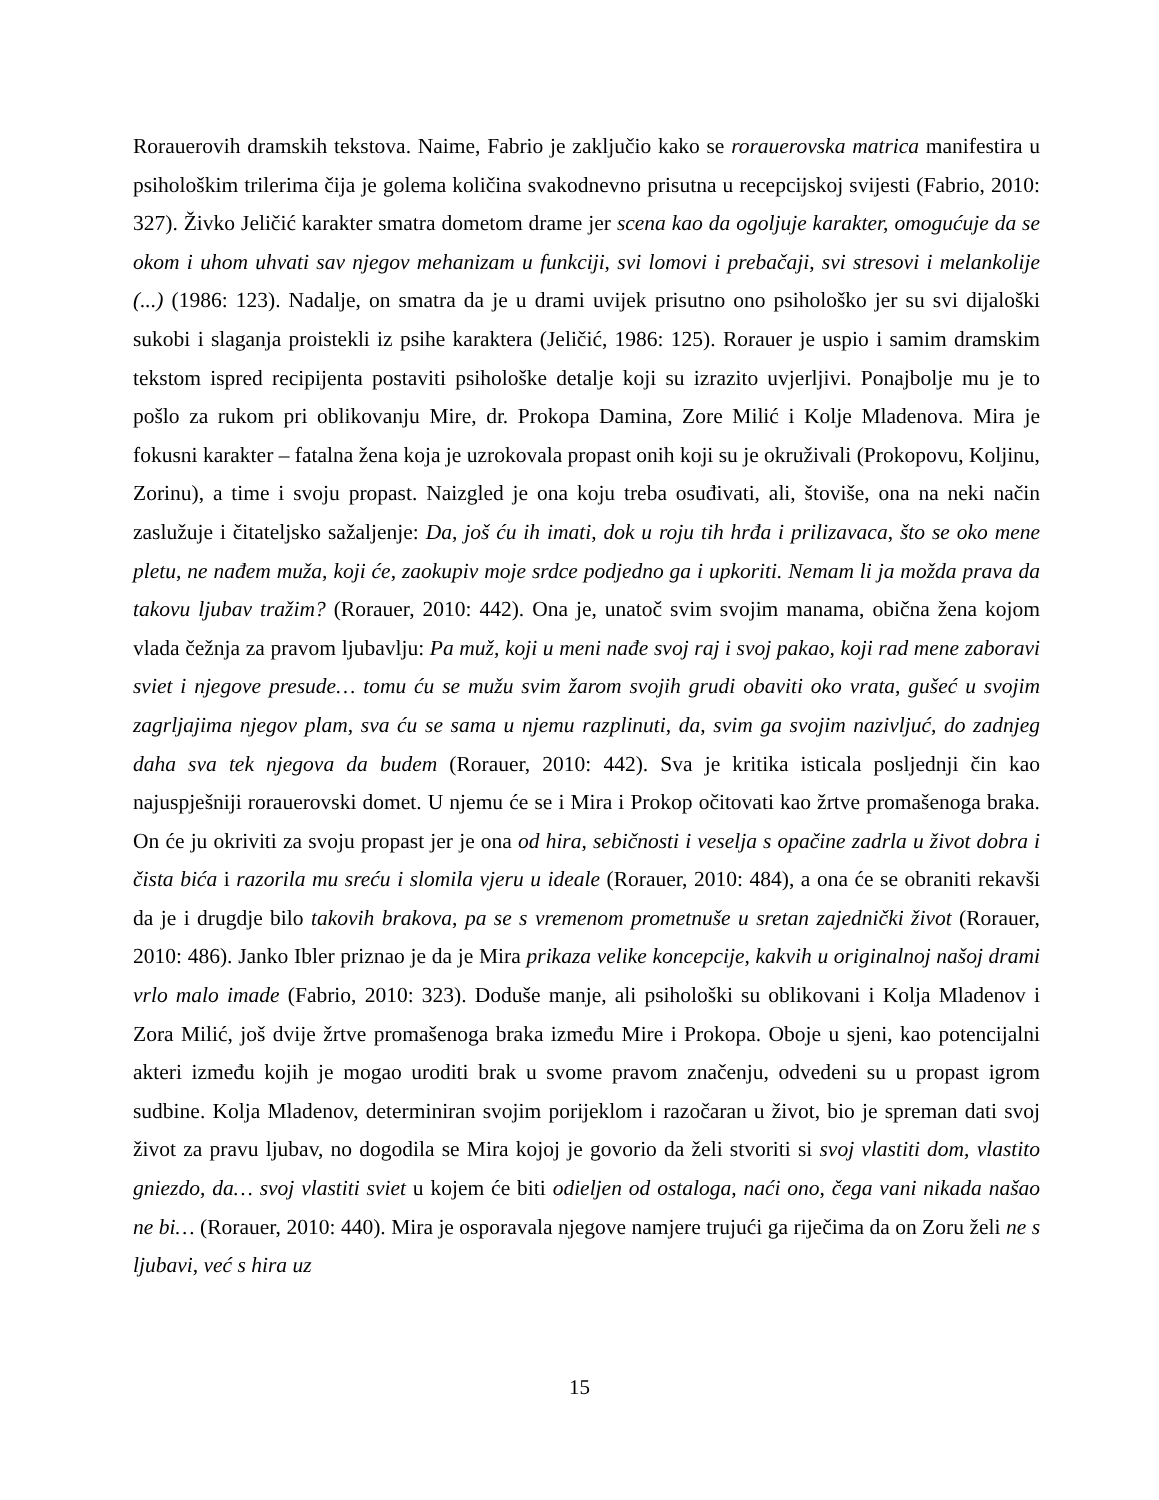Rorauerovih dramskih tekstova. Naime, Fabrio je zaključio kako se rorauerovska matrica manifestira u psihološkim trilerima čija je golema količina svakodnevno prisutna u recepcijskoj svijesti (Fabrio, 2010: 327). Živko Jeličić karakter smatra dometom drame jer scena kao da ogoljuje karakter, omogućuje da se okom i uhom uhvati sav njegov mehanizam u funkciji, svi lomovi i prebačaji, svi stresovi i melankolije (...) (1986: 123). Nadalje, on smatra da je u drami uvijek prisutno ono psihološko jer su svi dijaloški sukobi i slaganja proistekli iz psihe karaktera (Jeličić, 1986: 125). Rorauer je uspio i samim dramskim tekstom ispred recipijenta postaviti psihološke detalje koji su izrazito uvjerljivi. Ponajbolje mu je to pošlo za rukom pri oblikovanju Mire, dr. Prokopa Damina, Zore Milić i Kolje Mladenova. Mira je fokusni karakter – fatalna žena koja je uzrokovala propast onih koji su je okruživali (Prokopovu, Koljinu, Zorinu), a time i svoju propast. Naizgled je ona koju treba osuđivati, ali, štoviše, ona na neki način zaslužuje i čitateljsko sažaljenje: Da, još ću ih imati, dok u roju tih hrđa i prilizavaca, što se oko mene pletu, ne nađem muža, koji će, zaokupiv moje srdce podjedno ga i upkoriti. Nemam li ja možda prava da takovu ljubav tražim? (Rorauer, 2010: 442). Ona je, unatoč svim svojim manama, obična žena kojom vlada čežnja za pravom ljubavlju: Pa muž, koji u meni nađe svoj raj i svoj pakao, koji rad mene zaboravi sviet i njegove presude… tomu ću se mužu svim žarom svojih grudi obaviti oko vrata, gušeć u svojim zagrljajima njegov plam, sva ću se sama u njemu razplinuti, da, svim ga svojim nazivljuć, do zadnjeg daha sva tek njegova da budem (Rorauer, 2010: 442). Sva je kritika isticala posljednji čin kao najuspješniji rorauerovski domet. U njemu će se i Mira i Prokop očitovati kao žrtve promašenoga braka. On će ju okriviti za svoju propast jer je ona od hira, sebičnosti i veselja s opačine zadrla u život dobra i čista bića i razorila mu sreću i slomila vjeru u ideale (Rorauer, 2010: 484), a ona će se obraniti rekavši da je i drugdje bilo takovih brakova, pa se s vremenom prometnuše u sretan zajednički život (Rorauer, 2010: 486). Janko Ibler priznao je da je Mira prikaza velike koncepcije, kakvih u originalnoj našoj drami vrlo malo imade (Fabrio, 2010: 323). Doduše manje, ali psihološki su oblikovani i Kolja Mladenov i Zora Milić, još dvije žrtve promašenoga braka između Mire i Prokopa. Oboje u sjeni, kao potencijalni akteri između kojih je mogao uroditi brak u svome pravom značenju, odvedeni su u propast igrom sudbine. Kolja Mladenov, determiniran svojim porijeklom i razočaran u život, bio je spreman dati svoj život za pravu ljubav, no dogodila se Mira kojoj je govorio da želi stvoriti si svoj vlastiti dom, vlastito gniezdo, da… svoj vlastiti sviet u kojem će biti odieljen od ostaloga, naći ono, čega vani nikada našao ne bi… (Rorauer, 2010: 440). Mira je osporavala njegove namjere trujući ga riječima da on Zoru želi ne s ljubavi, već s hira uz
15